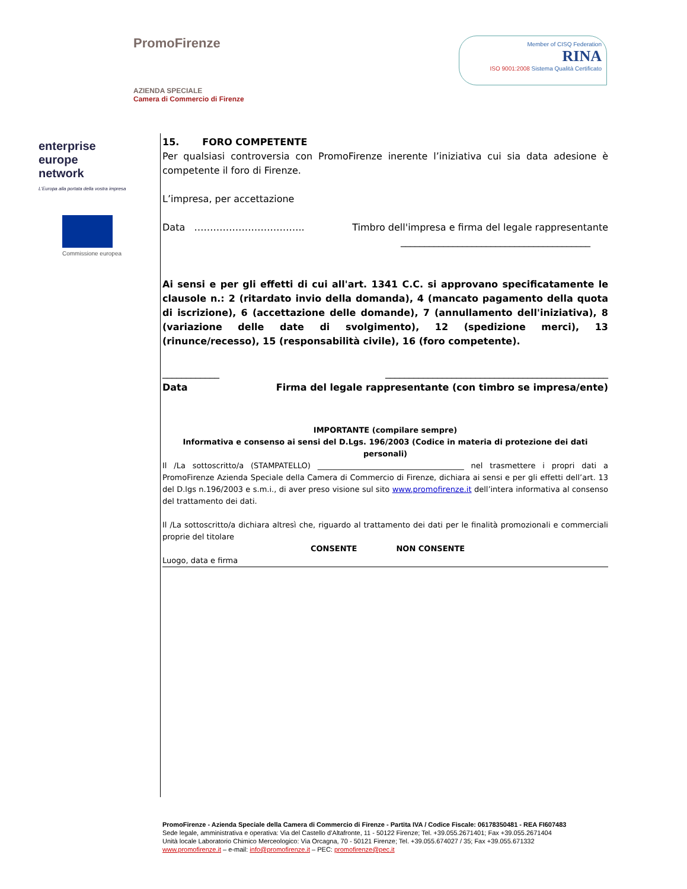PromoFirenze
AZIENDA SPECIALE
Camera di Commercio di Firenze
Member of CISQ Federation
RINA
ISO 9001:2008 Sistema Qualità Certificato
enterprise
europe
network
L'Europa alla portata della vostra impresa
Commissione europea
15. FORO COMPETENTE
Per qualsiasi controversia con PromoFirenze inerente l’iniziativa cui sia data adesione è competente il foro di Firenze.
L’impresa, per accettazione
Data …………………………….. Timbro dell'impresa e firma del legale rappresentante
________________________________________
Ai sensi e per gli effetti di cui all'art. 1341 C.C. si approvano specificatamente le clausole n.: 2 (ritardato invio della domanda), 4 (mancato pagamento della quota di iscrizione), 6 (accettazione delle domande), 7 (annullamento dell'iniziativa), 8 (variazione delle date di svolgimento), 12 (spedizione merci), 13 (rinunce/recesso), 15 (responsabilità civile), 16 (foro competente).
____________ _______________________________________________
Data Firma del legale rappresentante (con timbro se impresa/ente)
IMPORTANTE (compilare sempre)
Informativa e consenso ai sensi del D.Lgs. 196/2003 (Codice in materia di protezione dei dati personali)
Il /La sottoscritto/a (STAMPATELLO) ______________________________________ nel trasmettere i propri dati a PromoFirenze Azienda Speciale della Camera di Commercio di Firenze, dichiara ai sensi e per gli effetti dell’art. 13 del D.lgs n.196/2003 e s.m.i., di aver preso visione sul sito www.promofirenze.it dell’intera informativa al consenso del trattamento dei dati.
Il /La sottoscritto/a dichiara altresì che, riguardo al trattamento dei dati per le finalità promozionali e commerciali proprie del titolare
CONSENTE NON CONSENTE
Luogo, data e firma
PromoFirenze - Azienda Speciale della Camera di Commercio di Firenze - Partita IVA / Codice Fiscale: 06178350481 - REA FI607483
Sede legale, amministrativa e operativa: Via del Castello d’Altafronte, 11 - 50122 Firenze; Tel. +39.055.2671401; Fax +39.055.2671404
Unità locale Laboratorio Chimico Merceologico: Via Orcagna, 70 - 50121 Firenze; Tel. +39.055.674027 / 35; Fax +39.055.671332
www.promofirenze.it – e-mail: info@promofirenze.it – PEC: promofirenze@pec.it